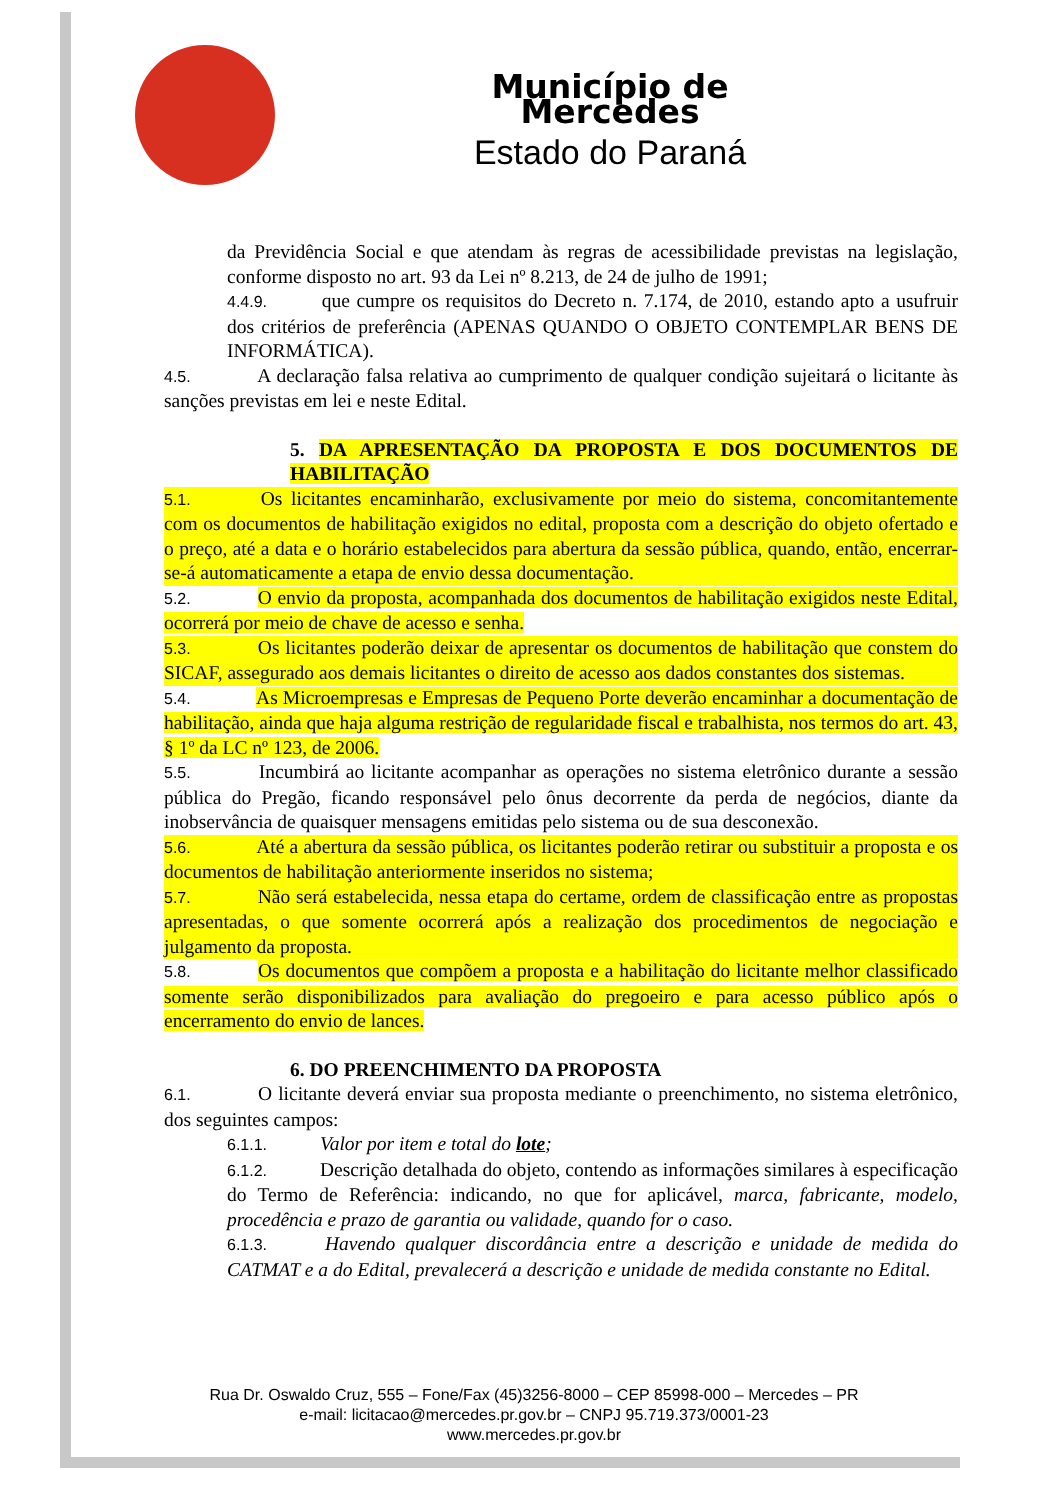Município de Mercedes
Estado do Paraná
da Previdência Social e que atendam às regras de acessibilidade previstas na legislação, conforme disposto no art. 93 da Lei nº 8.213, de 24 de julho de 1991;
4.4.9. que cumpre os requisitos do Decreto n. 7.174, de 2010, estando apto a usufruir dos critérios de preferência (APENAS QUANDO O OBJETO CONTEMPLAR BENS DE INFORMÁTICA).
4.5. A declaração falsa relativa ao cumprimento de qualquer condição sujeitará o licitante às sanções previstas em lei e neste Edital.
5. DA APRESENTAÇÃO DA PROPOSTA E DOS DOCUMENTOS DE HABILITAÇÃO
5.1. Os licitantes encaminharão, exclusivamente por meio do sistema, concomitantemente com os documentos de habilitação exigidos no edital, proposta com a descrição do objeto ofertado e o preço, até a data e o horário estabelecidos para abertura da sessão pública, quando, então, encerrar-se-á automaticamente a etapa de envio dessa documentação.
5.2. O envio da proposta, acompanhada dos documentos de habilitação exigidos neste Edital, ocorrerá por meio de chave de acesso e senha.
5.3. Os licitantes poderão deixar de apresentar os documentos de habilitação que constem do SICAF, assegurado aos demais licitantes o direito de acesso aos dados constantes dos sistemas.
5.4. As Microempresas e Empresas de Pequeno Porte deverão encaminhar a documentação de habilitação, ainda que haja alguma restrição de regularidade fiscal e trabalhista, nos termos do art. 43, § 1º da LC nº 123, de 2006.
5.5. Incumbirá ao licitante acompanhar as operações no sistema eletrônico durante a sessão pública do Pregão, ficando responsável pelo ônus decorrente da perda de negócios, diante da inobservância de quaisquer mensagens emitidas pelo sistema ou de sua desconexão.
5.6. Até a abertura da sessão pública, os licitantes poderão retirar ou substituir a proposta e os documentos de habilitação anteriormente inseridos no sistema;
5.7. Não será estabelecida, nessa etapa do certame, ordem de classificação entre as propostas apresentadas, o que somente ocorrerá após a realização dos procedimentos de negociação e julgamento da proposta.
5.8. Os documentos que compõem a proposta e a habilitação do licitante melhor classificado somente serão disponibilizados para avaliação do pregoeiro e para acesso público após o encerramento do envio de lances.
6. DO PREENCHIMENTO DA PROPOSTA
6.1. O licitante deverá enviar sua proposta mediante o preenchimento, no sistema eletrônico, dos seguintes campos:
6.1.1. Valor por item e total do lote;
6.1.2. Descrição detalhada do objeto, contendo as informações similares à especificação do Termo de Referência: indicando, no que for aplicável, marca, fabricante, modelo, procedência e prazo de garantia ou validade, quando for o caso.
6.1.3. Havendo qualquer discordância entre a descrição e unidade de medida do CATMAT e a do Edital, prevalecerá a descrição e unidade de medida constante no Edital.
Rua Dr. Oswaldo Cruz, 555 – Fone/Fax (45)3256-8000 – CEP 85998-000 – Mercedes – PR
e-mail: licitacao@mercedes.pr.gov.br – CNPJ 95.719.373/0001-23
www.mercedes.pr.gov.br